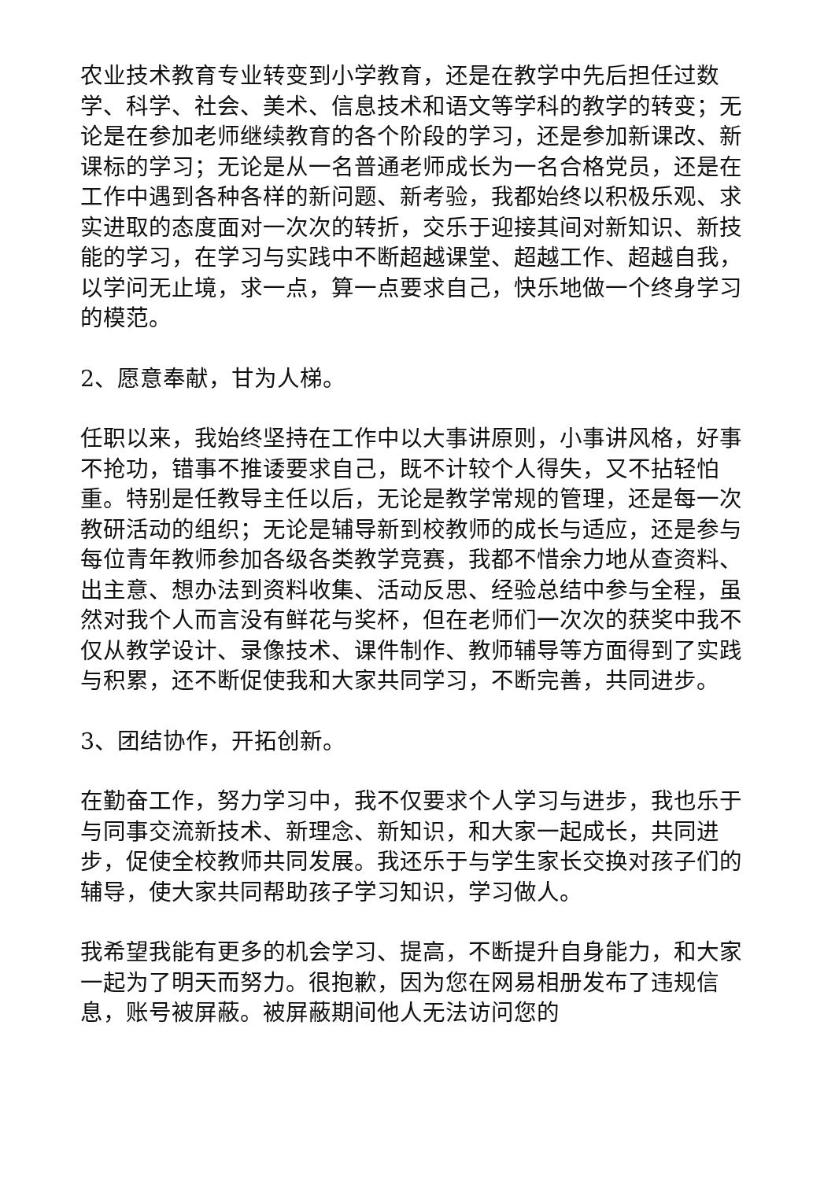农业技术教育专业转变到小学教育，还是在教学中先后担任过数学、科学、社会、美术、信息技术和语文等学科的教学的转变；无论是在参加老师继续教育的各个阶段的学习，还是参加新课改、新课标的学习；无论是从一名普通老师成长为一名合格党员，还是在工作中遇到各种各样的新问题、新考验，我都始终以积极乐观、求实进取的态度面对一次次的转折，交乐于迎接其间对新知识、新技能的学习，在学习与实践中不断超越课堂、超越工作、超越自我，以学问无止境，求一点，算一点要求自己，快乐地做一个终身学习的模范。
2、愿意奉献，甘为人梯。
任职以来，我始终坚持在工作中以大事讲原则，小事讲风格，好事不抢功，错事不推诿要求自己，既不计较个人得失，又不拈轻怕重。特别是任教导主任以后，无论是教学常规的管理，还是每一次教研活动的组织；无论是辅导新到校教师的成长与适应，还是参与每位青年教师参加各级各类教学竞赛，我都不惜余力地从查资料、出主意、想办法到资料收集、活动反思、经验总结中参与全程，虽然对我个人而言没有鲜花与奖杯，但在老师们一次次的获奖中我不仅从教学设计、录像技术、课件制作、教师辅导等方面得到了实践与积累，还不断促使我和大家共同学习，不断完善，共同进步。
3、团结协作，开拓创新。
在勤奋工作，努力学习中，我不仅要求个人学习与进步，我也乐于与同事交流新技术、新理念、新知识，和大家一起成长，共同进步，促使全校教师共同发展。我还乐于与学生家长交换对孩子们的辅导，使大家共同帮助孩子学习知识，学习做人。
我希望我能有更多的机会学习、提高，不断提升自身能力，和大家一起为了明天而努力。很抱歉，因为您在网易相册发布了违规信息，账号被屏蔽。被屏蔽期间他人无法访问您的